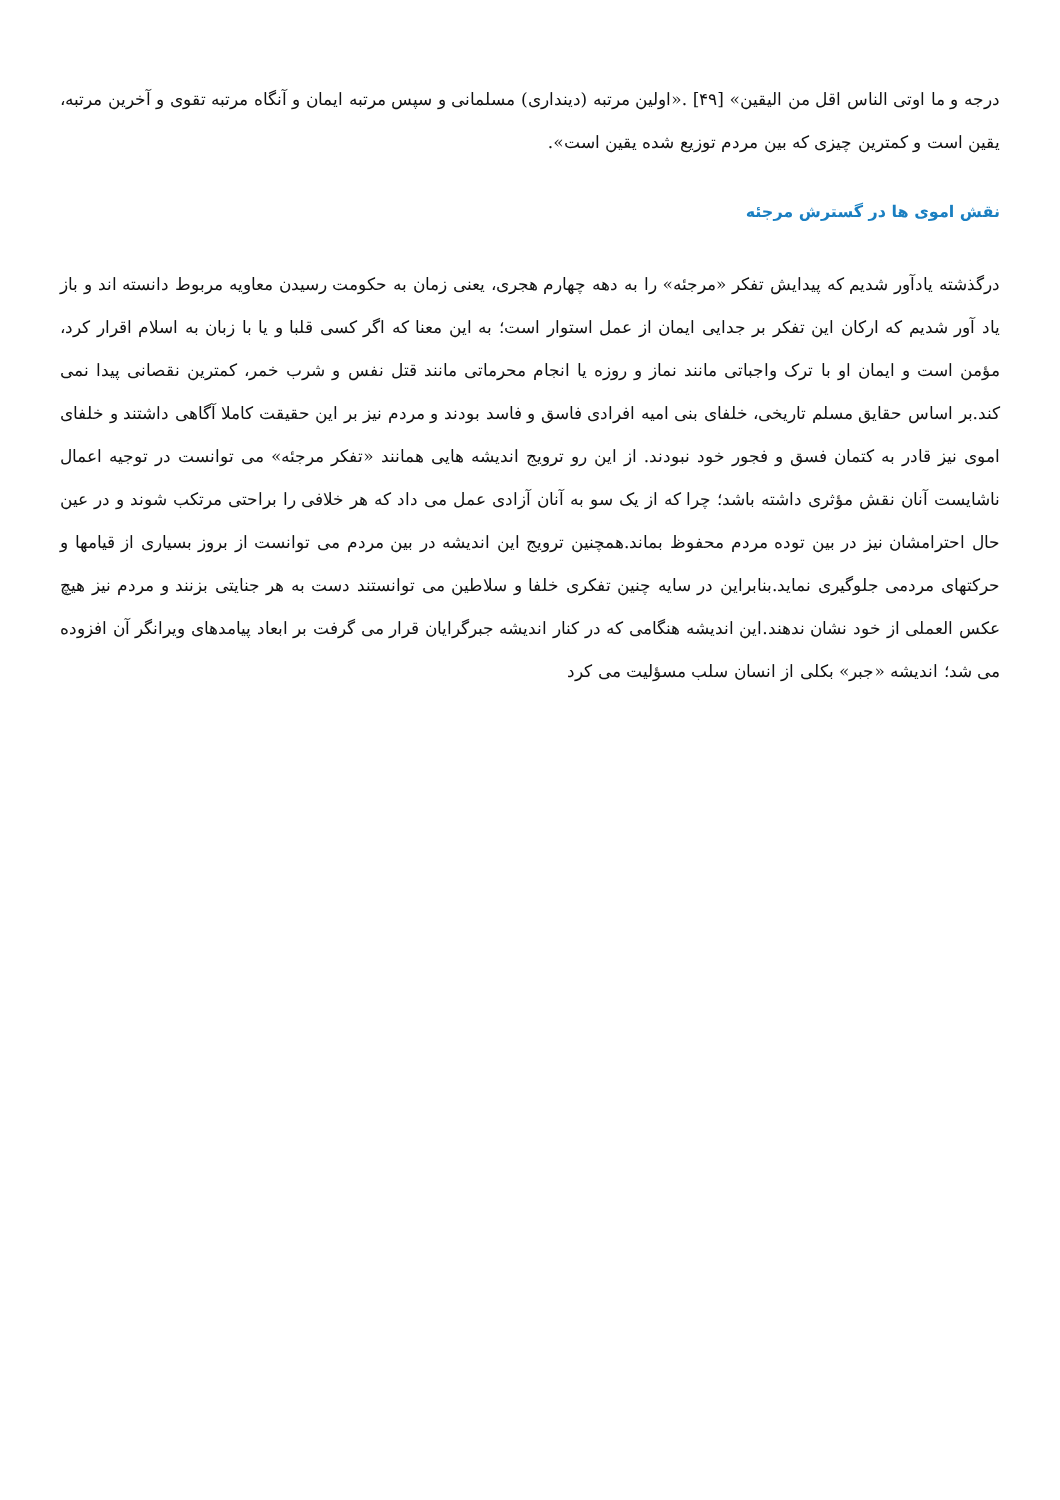درجه و ما اوتی الناس اقل من الیقین» [۴۹] .«اولین مرتبه (دینداری) مسلمانی و سپس مرتبه ایمان و آنگاه مرتبه تقوی و آخرین مرتبه، یقین است و کمترین چیزی که بین مردم توزیع شده یقین است».
نقش اموی ها در گسترش مرجئه
درگذشته یادآور شدیم که پیدایش تفکر «مرجئه» را به دهه چهارم هجری، یعنی زمان به حکومت رسیدن معاویه مربوط دانسته اند و باز یاد آور شدیم که ارکان این تفکر بر جدایی ایمان از عمل استوار است؛ به این معنا که اگر کسی قلبا و یا با زبان به اسلام اقرار کرد، مؤمن است و ایمان او با ترک واجباتی مانند نماز و روزه یا انجام محرماتی مانند قتل نفس و شرب خمر، کمترین نقصانی پیدا نمی کند.بر اساس حقایق مسلم تاریخی، خلفای بنی امیه افرادی فاسق و فاسد بودند و مردم نیز بر این حقیقت کاملا آگاهی داشتند و خلفای اموی نیز قادر به کتمان فسق و فجور خود نبودند. از این رو ترویج اندیشه هایی همانند «تفکر مرجئه» می توانست در توجیه اعمال ناشایست آنان نقش مؤثری داشته باشد؛ چرا که از یک سو به آنان آزادی عمل می داد که هر خلافی را براحتی مرتکب شوند و در عین حال احترامشان نیز در بین توده مردم محفوظ بماند.همچنین ترویج این اندیشه در بین مردم می توانست از بروز بسیاری از قیامها و حرکتهای مردمی جلوگیری نماید.بنابراین در سایه چنین تفکری خلفا و سلاطین می توانستند دست به هر جنایتی بزنند و مردم نیز هیچ عکس العملی از خود نشان ندهند.این اندیشه هنگامی که در کنار اندیشه جبرگرایان قرار می گرفت بر ابعاد پیامدهای ویرانگر آن افزوده می شد؛ اندیشه «جبر» بکلی از انسان سلب مسؤلیت می کرد